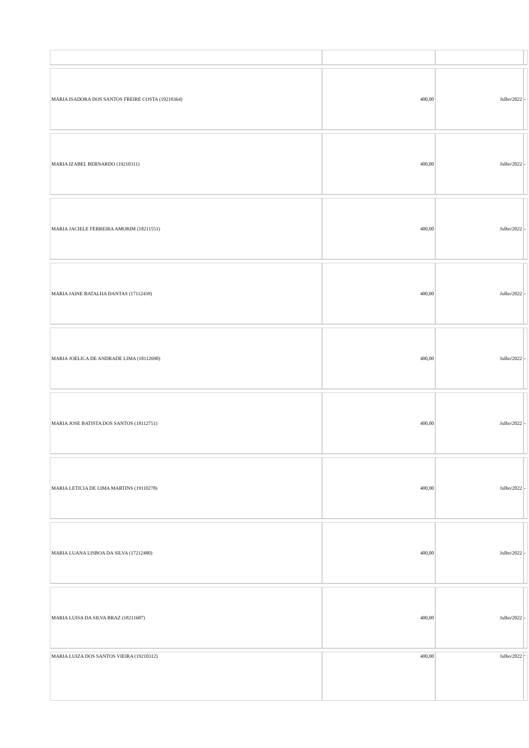| MARIA ISADORA DOS SANTOS FREIRE COSTA (19210364) | 400,00 | Julho/2022 | - |
| MARIA IZABEL BERNARDO (19210311) | 400,00 | Julho/2022 | - |
| MARIA JACIELE FERREIRA AMORIM (18211551) | 400,00 | Julho/2022 | - |
| MARIA JAINE BATALHA DANTAS (17112439) | 400,00 | Julho/2022 | - |
| MARIA JOELICA DE ANDRADE LIMA (18112690) | 400,00 | Julho/2022 | - |
| MARIA JOSE BATISTA DOS SANTOS (18112751) | 400,00 | Julho/2022 | - |
| MARIA LETICIA DE LIMA MARTINS (19110278) | 400,00 | Julho/2022 | - |
| MARIA LUANA LISBOA DA SILVA (17212480) | 400,00 | Julho/2022 | - |
| MARIA LUISA DA SILVA BRAZ (18211687) | 400,00 | Julho/2022 | - |
| MARIA LUIZA DOS SANTOS VIEIRA (19210312) | 400,00 | Julho/2022 | - |